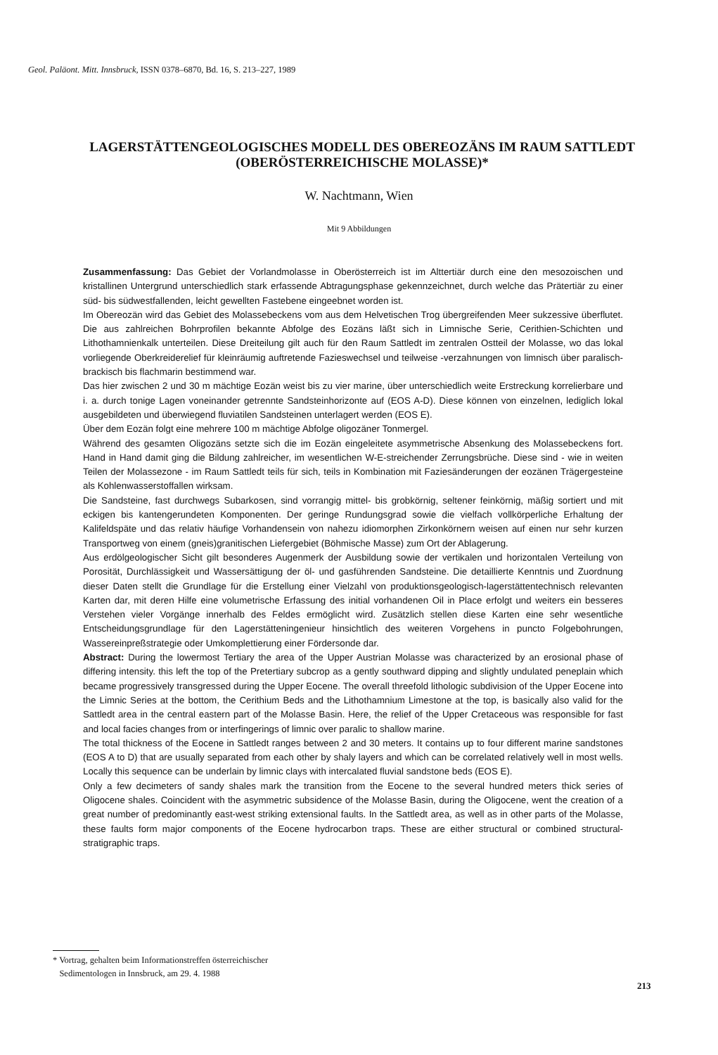Geol. Paläont. Mitt. Innsbruck, ISSN 0378–6870, Bd. 16, S. 213–227, 1989
LAGERSTÄTTENGEOLOGISCHES MODELL DES OBEREOZÄNS IM RAUM SATTLEDT (OBERÖSTERREICHISCHE MOLASSE)*
W. Nachtmann, Wien
Mit 9 Abbildungen
Zusammenfassung: Das Gebiet der Vorlandmolasse in Oberösterreich ist im Alttertiär durch eine den mesozoischen und kristallinen Untergrund unterschiedlich stark erfassende Abtragungsphase gekennzeichnet, durch welche das Prätertiär zu einer süd- bis südwestfallenden, leicht gewellten Fastebene eingeebnet worden ist.
Im Obereozän wird das Gebiet des Molassebeckens vom aus dem Helvetischen Trog übergreifenden Meer sukzessive überflutet. Die aus zahlreichen Bohrprofilen bekannte Abfolge des Eozäns läßt sich in Limnische Serie, Cerithien-Schichten und Lithothamnienkalk unterteilen. Diese Dreiteilung gilt auch für den Raum Sattledt im zentralen Ostteil der Molasse, wo das lokal vorliegende Oberkreiderelief für kleinräumig auftretende Fazieswechsel und teilweise -verzahnungen von limnisch über paralisch-brackisch bis flachmarin bestimmend war.
Das hier zwischen 2 und 30 m mächtige Eozän weist bis zu vier marine, über unterschiedlich weite Erstreckung korrelierbare und i. a. durch tonige Lagen voneinander getrennte Sandsteinhorizonte auf (EOS A-D). Diese können von einzelnen, lediglich lokal ausgebildeten und überwiegend fluviatilen Sandsteinen unterlagert werden (EOS E).
Über dem Eozän folgt eine mehrere 100 m mächtige Abfolge oligozäner Tonmergel.
Während des gesamten Oligozäns setzte sich die im Eozän eingeleitete asymmetrische Absenkung des Molassebeckens fort. Hand in Hand damit ging die Bildung zahlreicher, im wesentlichen W-E-streichender Zerrungsbrüche. Diese sind - wie in weiten Teilen der Molassezone - im Raum Sattledt teils für sich, teils in Kombination mit Faziesänderungen der eozänen Trägergesteine als Kohlenwasserstoffallen wirksam.
Die Sandsteine, fast durchwegs Subarkosen, sind vorrangig mittel- bis grobkörnig, seltener feinkörnig, mäßig sortiert und mit eckigen bis kantengerundeten Komponenten. Der geringe Rundungsgrad sowie die vielfach vollkörperliche Erhaltung der Kalifeldspäte und das relativ häufige Vorhandensein von nahezu idiomorphen Zirkonkörnern weisen auf einen nur sehr kurzen Transportweg von einem (gneis)granitischen Liefergebiet (Böhmische Masse) zum Ort der Ablagerung.
Aus erdölgeologischer Sicht gilt besonderes Augenmerk der Ausbildung sowie der vertikalen und horizontalen Verteilung von Porosität, Durchlässigkeit und Wassersättigung der öl- und gasführenden Sandsteine. Die detaillierte Kenntnis und Zuordnung dieser Daten stellt die Grundlage für die Erstellung einer Vielzahl von produktionsgeologisch-lagerstättentechnisch relevanten Karten dar, mit deren Hilfe eine volumetrische Erfassung des initial vorhandenen Oil in Place erfolgt und weiters ein besseres Verstehen vieler Vorgänge innerhalb des Feldes ermöglicht wird. Zusätzlich stellen diese Karten eine sehr wesentliche Entscheidungsgrundlage für den Lagerstätteningenieur hinsichtlich des weiteren Vorgehens in puncto Folgebohrungen, Wassereinpreßstrategie oder Umkomplettierung einer Fördersonde dar.
Abstract: During the lowermost Tertiary the area of the Upper Austrian Molasse was characterized by an erosional phase of differing intensity. this left the top of the Pretertiary subcrop as a gently southward dipping and slightly undulated peneplain which became progressively transgressed during the Upper Eocene. The overall threefold lithologic subdivision of the Upper Eocene into the Limnic Series at the bottom, the Cerithium Beds and the Lithothamnium Limestone at the top, is basically also valid for the Sattledt area in the central eastern part of the Molasse Basin. Here, the relief of the Upper Cretaceous was responsible for fast and local facies changes from or interfingerings of limnic over paralic to shallow marine.
The total thickness of the Eocene in Sattledt ranges between 2 and 30 meters. It contains up to four different marine sandstones (EOS A to D) that are usually separated from each other by shaly layers and which can be correlated relatively well in most wells. Locally this sequence can be underlain by limnic clays with intercalated fluvial sandstone beds (EOS E).
Only a few decimeters of sandy shales mark the transition from the Eocene to the several hundred meters thick series of Oligocene shales. Coincident with the asymmetric subsidence of the Molasse Basin, during the Oligocene, went the creation of a great number of predominantly east-west striking extensional faults. In the Sattledt area, as well as in other parts of the Molasse, these faults form major components of the Eocene hydrocarbon traps. These are either structural or combined structural-stratigraphic traps.
* Vortrag, gehalten beim Informationstreffen österreichischer
Sedimentologen in Innsbruck, am 29. 4. 1988
213